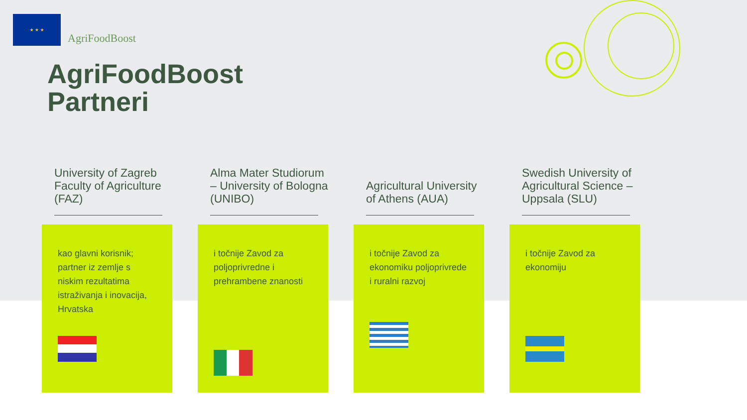★ ★ ★
AgriFoodBoost
AgriFoodBoost
Partneri
University of Zagreb Faculty of Agriculture (FAZ)
kao glavni korisnik; partner iz zemlje s niskim rezultatima istraživanja i inovacija, Hrvatska
Alma Mater Studiorum – University of Bologna (UNIBO)
i točnije Zavod za poljoprivredne i prehrambene znanosti
Agricultural University of Athens (AUA)
i točnije Zavod za ekonomiku poljoprivrede i ruralni razvoj
Swedish University of Agricultural Science – Uppsala (SLU)
i točnije Zavod za ekonomiju